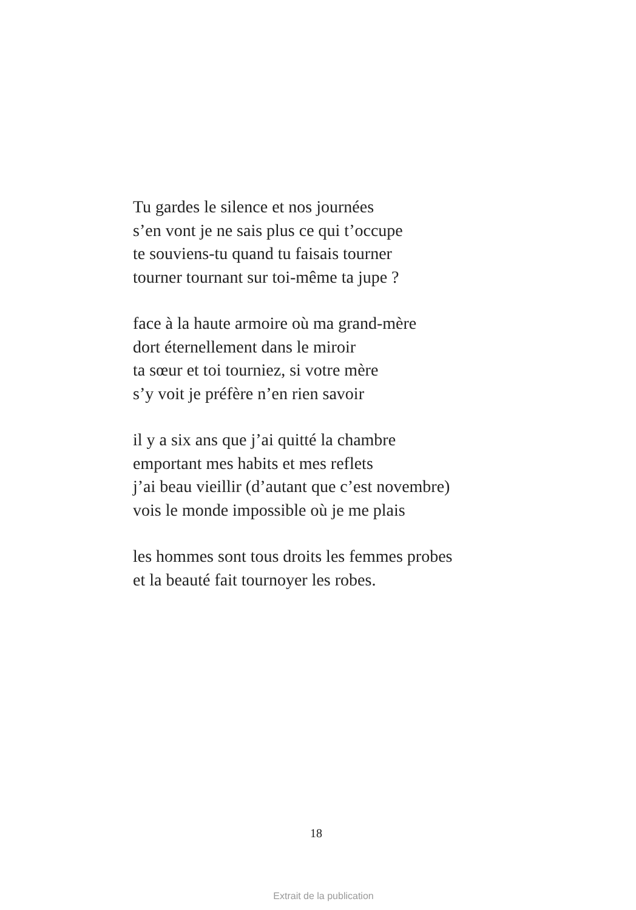Tu gardes le silence et nos journées
s’en vont je ne sais plus ce qui t’occupe
te souviens-tu quand tu faisais tourner
tourner tournant sur toi-même ta jupe ?
face à la haute armoire où ma grand-mère
dort éternellement dans le miroir
ta sœur et toi tourniez, si votre mère
s’y voit je préfère n’en rien savoir
il y a six ans que j’ai quitté la chambre
emportant mes habits et mes reflets
j’ai beau vieillir (d’autant que c’est novembre)
vois le monde impossible où je me plais
les hommes sont tous droits les femmes probes
et la beauté fait tournoyer les robes.
18
Extrait de la publication